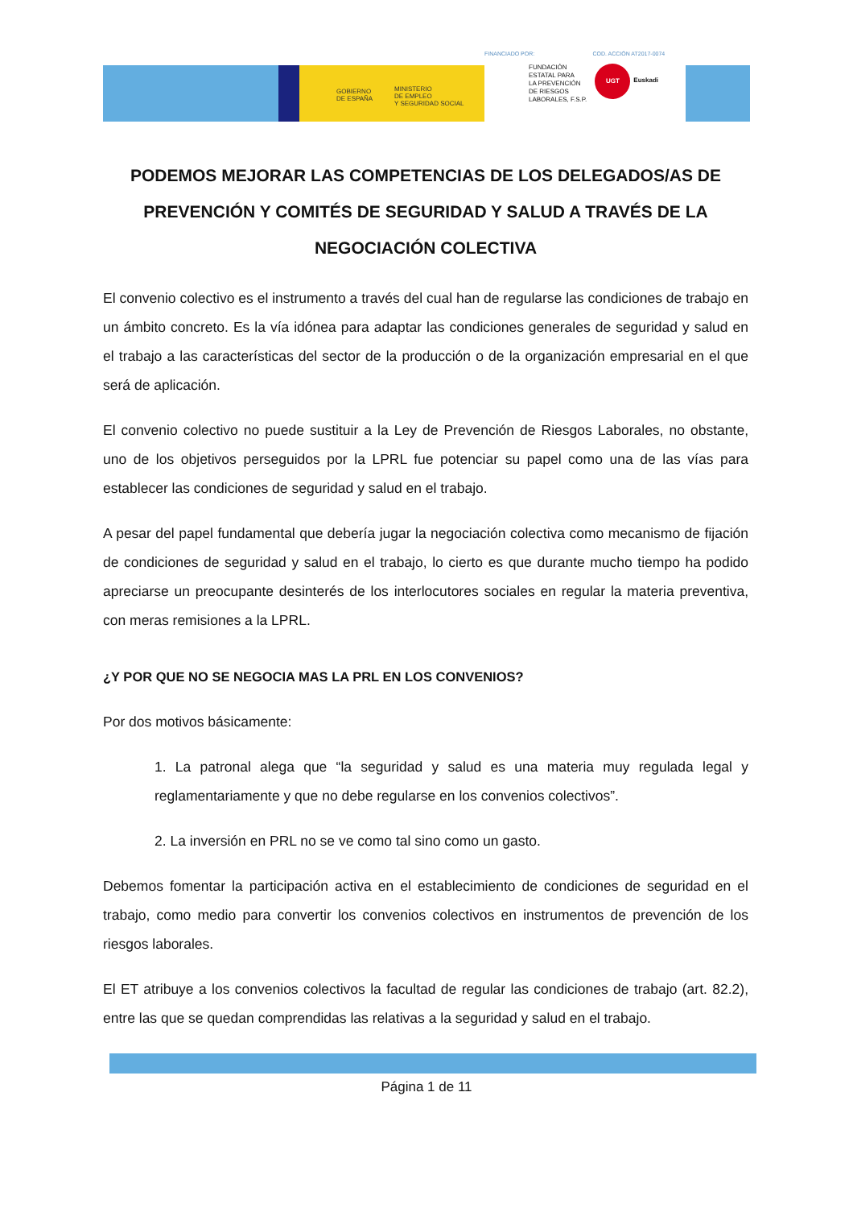GOBIERNO
DE ESPAÑA
MINISTERIO
DE EMPLEO
Y SEGURIDAD SOCIAL
FINANCIADO POR: COD. ACCIÓN AT2017-0074
FUNDACIÓN
ESTATAL PARA
LA PREVENCIÓN
DE RIESGOS
LABORALES, F.S.P.
UGT
Euskadi
PODEMOS MEJORAR LAS COMPETENCIAS DE LOS DELEGADOS/AS DE PREVENCIÓN Y COMITÉS DE SEGURIDAD Y SALUD A TRAVÉS DE LA NEGOCIACIÓN COLECTIVA
El convenio colectivo es el instrumento a través del cual han de regularse las condiciones de trabajo en un ámbito concreto. Es la vía idónea para adaptar las condiciones generales de seguridad y salud en el trabajo a las características del sector de la producción o de la organización empresarial en el que será de aplicación.
El convenio colectivo no puede sustituir a la Ley de Prevención de Riesgos Laborales, no obstante, uno de los objetivos perseguidos por la LPRL fue potenciar su papel como una de las vías para establecer las condiciones de seguridad y salud en el trabajo.
A pesar del papel fundamental que debería jugar la negociación colectiva como mecanismo de fijación de condiciones de seguridad y salud en el trabajo, lo cierto es que durante mucho tiempo ha podido apreciarse un preocupante desinterés de los interlocutores sociales en regular la materia preventiva, con meras remisiones a la LPRL.
¿Y POR QUE NO SE NEGOCIA MAS LA PRL EN LOS CONVENIOS?
Por dos motivos básicamente:
1. La patronal alega que “la seguridad y salud es una materia muy regulada legal y reglamentariamente y que no debe regularse en los convenios colectivos”.
2. La inversión en PRL no se ve como tal sino como un gasto.
Debemos fomentar la participación activa en el establecimiento de condiciones de seguridad en el trabajo, como medio para convertir los convenios colectivos en instrumentos de prevención de los riesgos laborales.
El ET atribuye a los convenios colectivos la facultad de regular las condiciones de trabajo (art. 82.2), entre las que se quedan comprendidas las relativas a la seguridad y salud en el trabajo.
Página 1 de 11